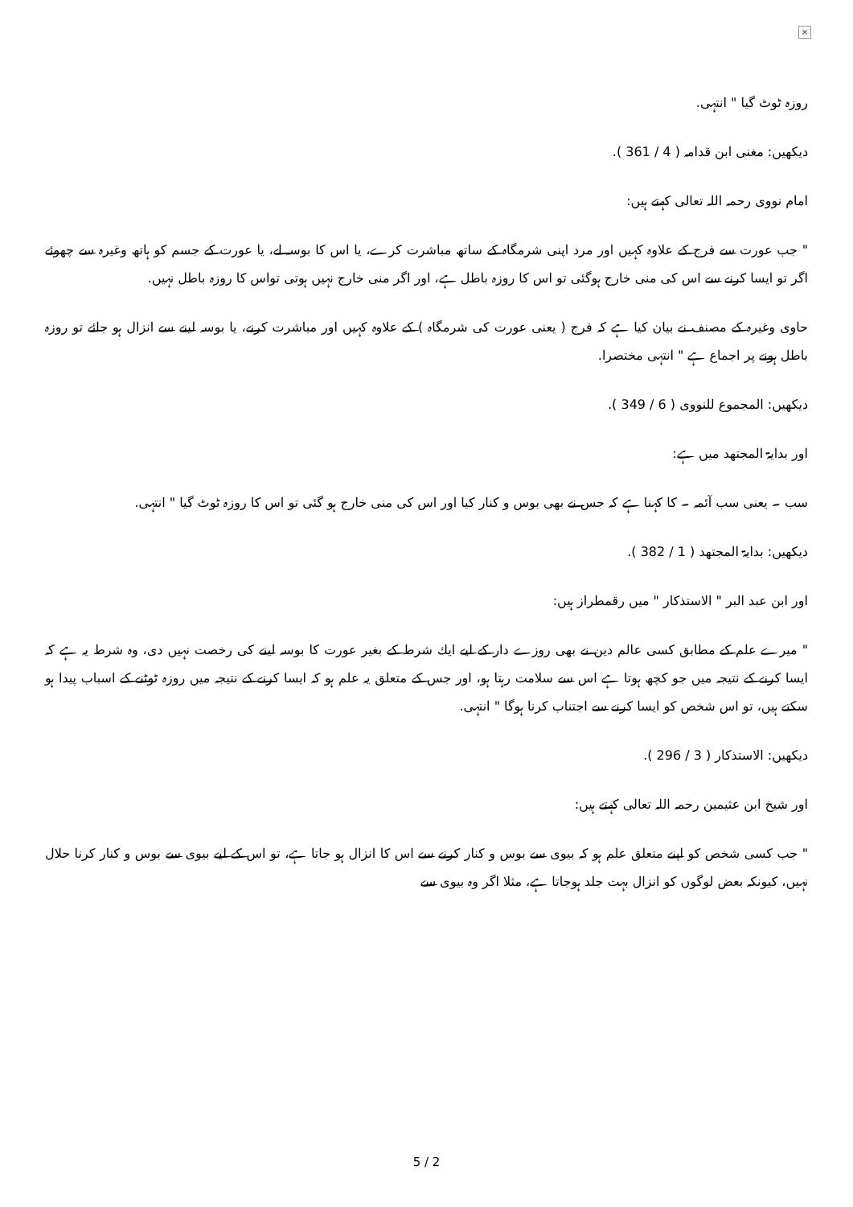×
روزہ ٹوٹ گیا " انتہی.
دیکھیں: مغنی ابن قدامہ ( 4 / 361 ).
امام نووی رحمہ اللہ تعالی کہتے ہیں:
" جب عورت سے فرج کے علاوہ کہیں اور مرد اپنی شرمگاہ کے ساتھ مباشرت کرے، یا اس کا بوسہ لے، یا عورت کے جسم کو ہاتھ وغیرہ سے چھوئے اگر تو ایسا کرنے سے اس کی منی خارج ہوگئی تو اس کا روزہ باطل ہے، اور اگر منی خارج نہیں ہوتی تواس کا روزہ باطل نہیں.
حاوی وغیرہ کے مصنف نے بیان کیا ہے کہ فرج ( یعنی عورت کی شرمگاہ ) کے علاوہ کہیں اور مباشرت کرنے، یا بوسہ لینے سے انزال ہو جائے تو روزہ باطل ہونے پر اجماع ہے " انتہی مختصرا.
دیکھیں: المجموع للنووی ( 6 / 349 ).
اور بدایۃ المجتھد میں ہے:
سب ۔ یعنی سب آئمہ ۔ کا کہنا ہے کہ جس نے بھی بوس و کنار کیا اور اس کی منی خارج ہو گئی تو اس کا روزہ ٹوٹ گیا " انتہی.
دیکھیں: بدایۃ المجتھد ( 1 / 382 ).
اور ابن عبد البر " الاستذکار " میں رقمطراز ہیں:
" میرے علم کے مطابق کسی عالم دین نے بھی روزے دار کے لیے ایك شرط کے بغیر عورت کا بوسہ لینے کی رخصت نہیں دی، وہ شرط یہ ہے کہ ایسا کرنے کے نتیجہ میں جو کچھ ہوتا ہے اس سے سلامت رہتا ہو، اور جس کے متعلق یہ علم ہو کہ ایسا کرنے کے نتیجہ میں روزہ ٹوٹنے کے اسباب پیدا ہو سکتے ہیں، تو اس شخص کو ایسا کرنے سے اجتناب کرنا ہوگا " انتہی.
دیکھیں: الاستذکار ( 3 / 296 ).
اور شیخ ابن عثیمین رحمہ اللہ تعالی کہتے ہیں:
" جب کسی شخص کو اپنے متعلق علم ہو کہ بیوی سے بوس و کنار کرنے سے اس کا انزال ہو جاتا ہے، تو اس کے لیے بیوی سے بوس و کنار کرنا حلال نہیں، کیونکہ بعض لوگوں کو انزال بہت جلد ہوجاتا ہے، مثلا اگر وہ بیوی سے
5 / 2